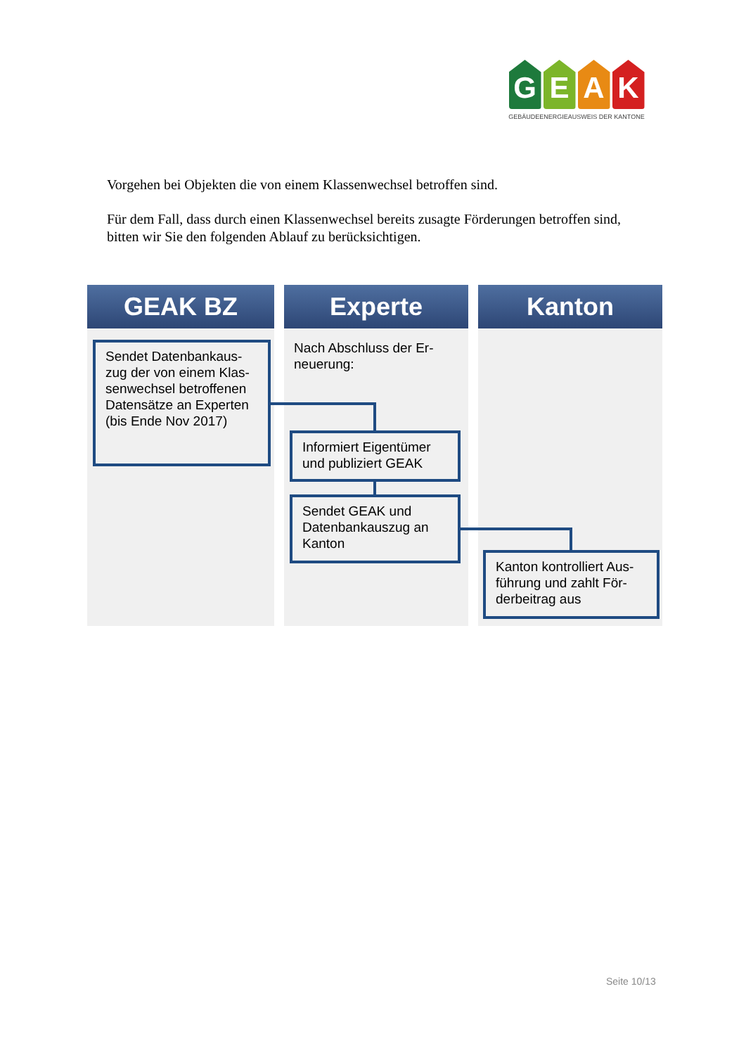G E A K
GEBÄUDEENERGIEAUSWEIS DER KANTONE
Vorgehen bei Objekten die von einem Klassenwechsel betroffen sind.
Für dem Fall, dass durch einen Klassenwechsel bereits zusagte Förderungen betroffen sind, bitten wir Sie den folgenden Ablauf zu berücksichtigen.
GEAK BZ
Experte
Nach Abschluss der Er-neuerung:
Kanton
Sendet Datenbankaus-zug der von einem Klas-senwechsel betroffenen Datensätze an Experten (bis Ende Nov 2017)
Informiert Eigentümer und publiziert GEAK
Sendet GEAK und Datenbankauszug an Kanton
Kanton kontrolliert Aus-führung und zahlt För-derbeitrag aus
Seite 10/13